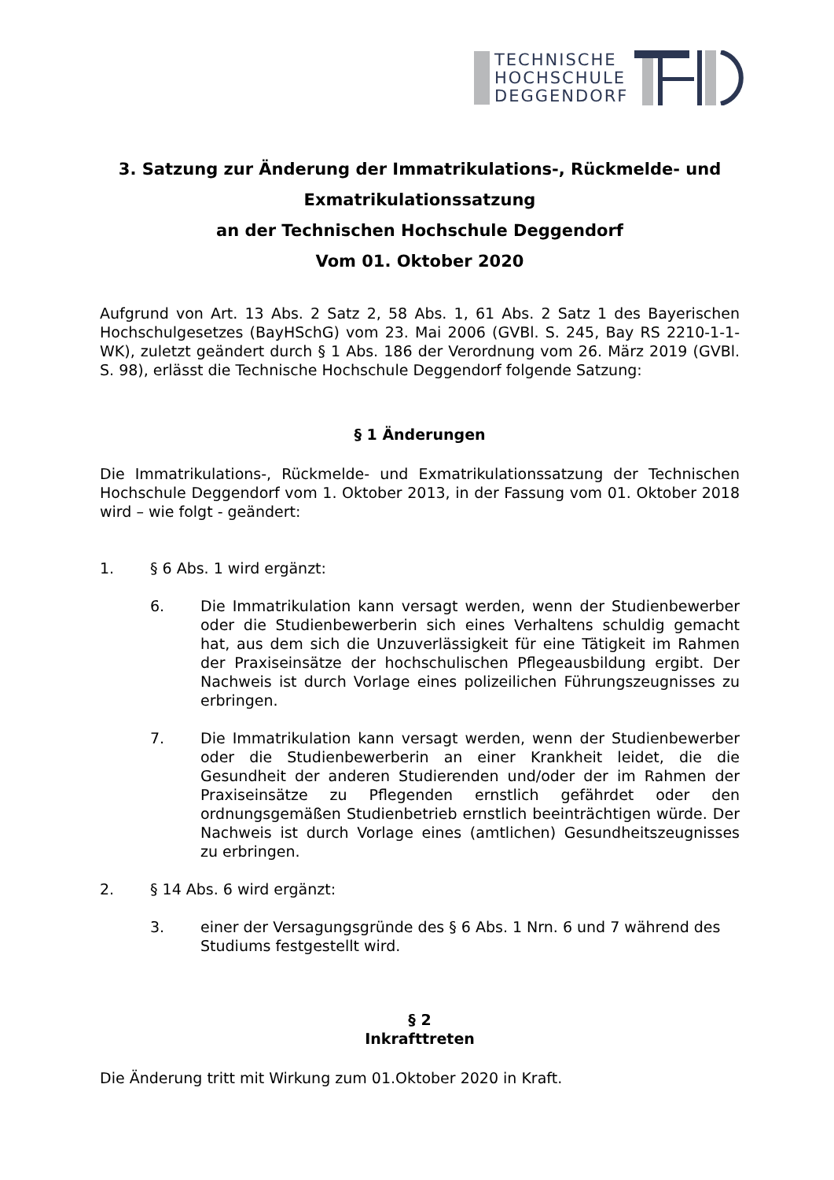TECHNISCHE
HOCHSCHULE
DEGGENDORF
3. Satzung zur Änderung der Immatrikulations-, Rückmelde- und Exmatrikulationssatzung
an der Technischen Hochschule Deggendorf
Vom 01. Oktober 2020
Aufgrund von Art. 13 Abs. 2 Satz 2, 58 Abs. 1, 61 Abs. 2 Satz 1 des Bayerischen Hochschulgesetzes (BayHSchG) vom 23. Mai 2006 (GVBl. S. 245, Bay RS 2210-1-1-WK), zuletzt geändert durch § 1 Abs. 186 der Verordnung vom 26. März 2019 (GVBl. S. 98), erlässt die Technische Hochschule Deggendorf folgende Satzung:
§ 1 Änderungen
Die Immatrikulations-, Rückmelde- und Exmatrikulationssatzung der Technischen Hochschule Deggendorf vom 1. Oktober 2013, in der Fassung vom 01. Oktober 2018 wird – wie folgt - geändert:
1. § 6 Abs. 1 wird ergänzt:
6.
Die Immatrikulation kann versagt werden, wenn der Studienbewerber oder die Studienbewerberin sich eines Verhaltens schuldig gemacht hat, aus dem sich die Unzuverlässigkeit für eine Tätigkeit im Rahmen der Praxiseinsätze der hochschulischen Pflegeausbildung ergibt. Der Nachweis ist durch Vorlage eines polizeilichen Führungszeugnisses zu erbringen.
7.
Die Immatrikulation kann versagt werden, wenn der Studienbewerber oder die Studienbewerberin an einer Krankheit leidet, die die Gesundheit der anderen Studierenden und/oder der im Rahmen der Praxiseinsätze zu Pflegenden ernstlich gefährdet oder den ordnungsgemäßen Studienbetrieb ernstlich beeinträchtigen würde. Der Nachweis ist durch Vorlage eines (amtlichen) Gesundheitszeugnisses zu erbringen.
2. § 14 Abs. 6 wird ergänzt:
3. einer der Versagungsgründe des § 6 Abs. 1 Nrn. 6 und 7 während des Studiums festgestellt wird.
§ 2
Inkrafttreten
Die Änderung tritt mit Wirkung zum 01.Oktober 2020 in Kraft.